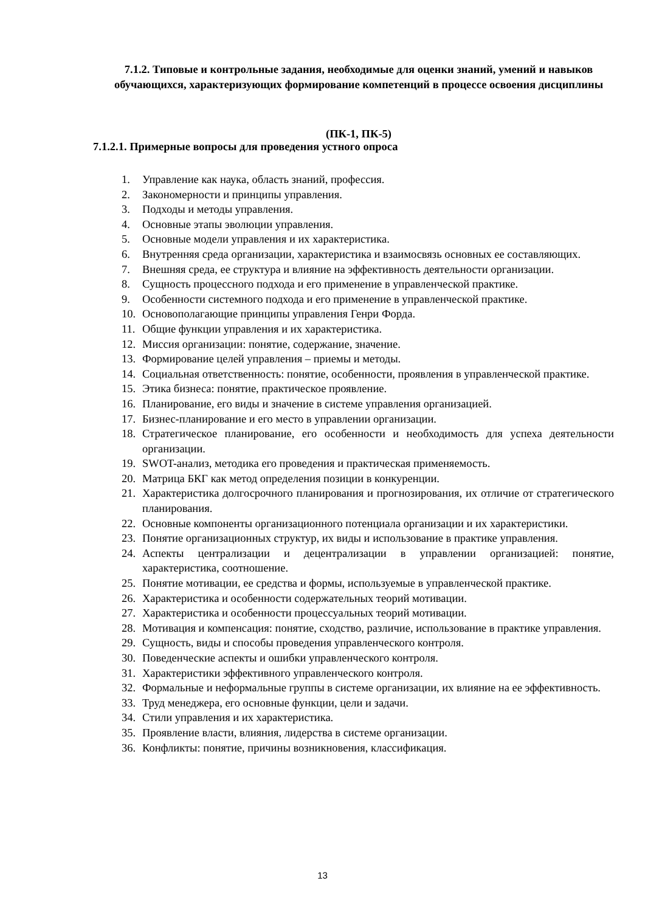7.1.2. Типовые и контрольные задания, необходимые для оценки знаний, умений и навыков обучающихся, характеризующих формирование компетенций в процессе освоения дисциплины
(ПК-1, ПК-5)
7.1.2.1. Примерные вопросы для проведения устного опроса
1. Управление как наука, область знаний, профессия.
2. Закономерности и принципы управления.
3. Подходы и методы управления.
4. Основные этапы эволюции управления.
5. Основные модели управления и их характеристика.
6. Внутренняя среда организации, характеристика и взаимосвязь основных ее составляющих.
7. Внешняя среда, ее структура и влияние на эффективность деятельности организации.
8. Сущность процессного подхода и его применение в управленческой практике.
9. Особенности системного подхода и его применение в управленческой практике.
10. Основополагающие принципы управления Генри Форда.
11. Общие функции управления и их характеристика.
12. Миссия организации: понятие, содержание, значение.
13. Формирование целей управления – приемы и методы.
14. Социальная ответственность: понятие, особенности, проявления в управленческой практике.
15. Этика бизнеса: понятие, практическое проявление.
16. Планирование, его виды и значение в системе управления организацией.
17. Бизнес-планирование и его место в управлении организации.
18. Стратегическое планирование, его особенности и необходимость для успеха деятельности организации.
19. SWOT-анализ, методика его проведения и практическая применяемость.
20. Матрица БКГ как метод определения позиции в конкуренции.
21. Характеристика долгосрочного планирования и прогнозирования, их отличие от стратегического планирования.
22. Основные компоненты организационного потенциала организации и их характеристики.
23. Понятие организационных структур, их виды и использование в практике управления.
24. Аспекты централизации и децентрализации в управлении организацией: понятие, характеристика, соотношение.
25. Понятие мотивации, ее средства и формы, используемые в управленческой практике.
26. Характеристика и особенности содержательных теорий мотивации.
27. Характеристика и особенности процессуальных теорий мотивации.
28. Мотивация и компенсация: понятие, сходство, различие, использование в практике управления.
29. Сущность, виды и способы проведения управленческого контроля.
30. Поведенческие аспекты и ошибки управленческого контроля.
31. Характеристики эффективного управленческого контроля.
32. Формальные и неформальные группы в системе организации, их влияние на ее эффективность.
33. Труд менеджера, его основные функции, цели и задачи.
34. Стили управления и их характеристика.
35. Проявление власти, влияния, лидерства в системе организации.
36. Конфликты: понятие, причины возникновения, классификация.
13